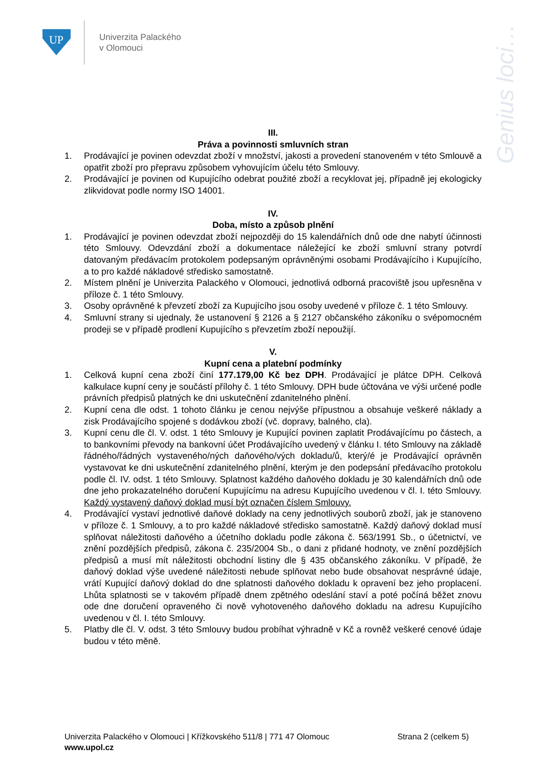UP
Univerzita Palackého
v Olomouci
Genius loci…
III.
Práva a povinnosti smluvních stran
1. Prodávající je povinen odevzdat zboží v množství, jakosti a provedení stanoveném v této Smlouvě a opatřit zboží pro přepravu způsobem vyhovujícím účelu této Smlouvy.
2. Prodávající je povinen od Kupujícího odebrat použité zboží a recyklovat jej, případně jej ekologicky zlikvidovat podle normy ISO 14001.
IV.
Doba, místo a způsob plnění
1. Prodávající je povinen odevzdat zboží nejpozději do 15 kalendářních dnů ode dne nabytí účinnosti této Smlouvy. Odevzdání zboží a dokumentace náležející ke zboží smluvní strany potvrdí datovaným předávacím protokolem podepsaným oprávněnými osobami Prodávajícího i Kupujícího, a to pro každé nákladové středisko samostatně.
2. Místem plnění je Univerzita Palackého v Olomouci, jednotlivá odborná pracoviště jsou upřesněna v příloze č. 1 této Smlouvy.
3. Osoby oprávněné k převzetí zboží za Kupujícího jsou osoby uvedené v příloze č. 1 této Smlouvy.
4. Smluvní strany si ujednaly, že ustanovení § 2126 a § 2127 občanského zákoníku o svépomocném prodeji se v případě prodlení Kupujícího s převzetím zboží nepoužijí.
V.
Kupní cena a platební podmínky
1. Celková kupní cena zboží činí 177.179,00 Kč bez DPH. Prodávající je plátce DPH. Celková kalkulace kupní ceny je součástí přílohy č. 1 této Smlouvy. DPH bude účtována ve výši určené podle právních předpisů platných ke dni uskutečnění zdanitelného plnění.
2. Kupní cena dle odst. 1 tohoto článku je cenou nejvýše přípustnou a obsahuje veškeré náklady a zisk Prodávajícího spojené s dodávkou zboží (vč. dopravy, balného, cla).
3. Kupní cenu dle čl. V. odst. 1 této Smlouvy je Kupující povinen zaplatit Prodávajícímu po částech, a to bankovními převody na bankovní účet Prodávajícího uvedený v článku I. této Smlouvy na základě řádného/řádných vystaveného/ných daňového/vých dokladu/ů, který/é je Prodávající oprávněn vystavovat ke dni uskutečnění zdanitelného plnění, kterým je den podepsání předávacího protokolu podle čl. IV. odst. 1 této Smlouvy. Splatnost každého daňového dokladu je 30 kalendářních dnů ode dne jeho prokazatelného doručení Kupujícímu na adresu Kupujícího uvedenou v čl. I. této Smlouvy. Každý vystavený daňový doklad musí být označen číslem Smlouvy.
4. Prodávající vystaví jednotlivé daňové doklady na ceny jednotlivých souborů zboží, jak je stanoveno v příloze č. 1 Smlouvy, a to pro každé nákladové středisko samostatně. Každý daňový doklad musí splňovat náležitosti daňového a účetního dokladu podle zákona č. 563/1991 Sb., o účetnictví, ve znění pozdějších předpisů, zákona č. 235/2004 Sb., o dani z přidané hodnoty, ve znění pozdějších předpisů a musí mít náležitosti obchodní listiny dle § 435 občanského zákoníku. V případě, že daňový doklad výše uvedené náležitosti nebude splňovat nebo bude obsahovat nesprávné údaje, vrátí Kupující daňový doklad do dne splatnosti daňového dokladu k opravení bez jeho proplacení. Lhůta splatnosti se v takovém případě dnem zpětného odeslání staví a poté počíná běžet znovu ode dne doručení opraveného či nově vyhotoveného daňového dokladu na adresu Kupujícího uvedenou v čl. I. této Smlouvy.
5. Platby dle čl. V. odst. 3 této Smlouvy budou probíhat výhradně v Kč a rovněž veškeré cenové údaje budou v této měně.
Univerzita Palackého v Olomouci | Křížkovského 511/8 | 771 47 Olomouc Strana 2 (celkem 5)
www.upol.cz